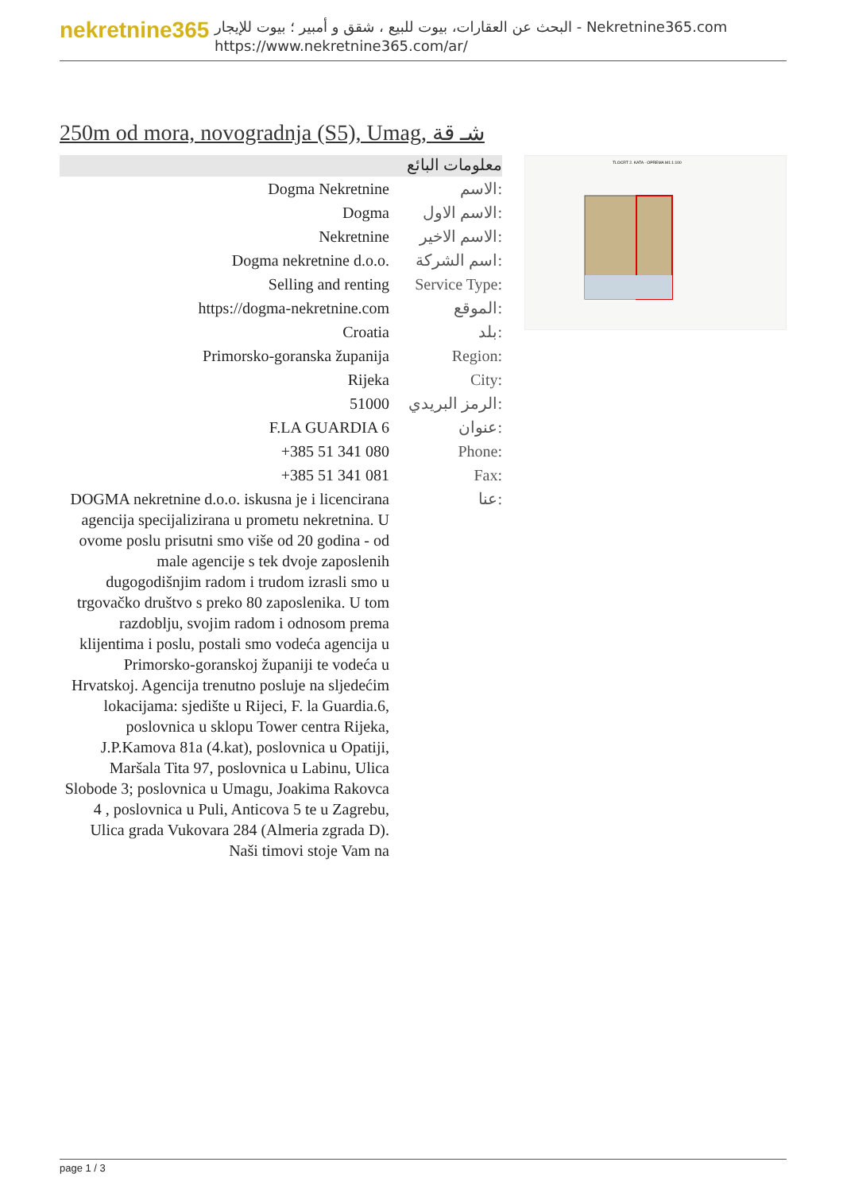nekretnine365
البحث عن العقارات، بيوت للبيع ، شقق و أمبير ؛ بيوت للإيجار - Nekretnine365.com
https://www.nekretnine365.com/ar/
250m od mora, novogradnja (S5), Umag, شـ قة
معلومات البائع
| Dogma Nekretnine | الاسم: |
| Dogma | الاسم الاول: |
| Nekretnine | الاسم الاخير: |
| Dogma nekretnine d.o.o. | اسم الشركة: |
| Selling and renting | Service Type: |
| https://dogma-nekretnine.com | الموقع: |
| Croatia | بلد: |
| Primorsko-goranska županija | Region: |
| Rijeka | City: |
| 51000 | الرمز البريدي: |
| F.LA GUARDIA 6 | عنوان: |
| +385 51 341 080 | Phone: |
| +385 51 341 081 | Fax: |
| DOGMA nekretnine d.o.o. iskusna je i licencirana agencija specijalizirana u prometu nekretnina. U ovome poslu prisutni smo više od 20 godina - od male agencije s tek dvoje zaposlenih dugogodišnjim radom i trudom izrasli smo u trgovačko društvo s preko 80 zaposlenika. U tom razdoblju, svojim radom i odnosom prema klijentima i poslu, postali smo vodeća agencija u Primorsko-goranskoj županiji te vodeća u Hrvatskoj. Agencija trenutno posluje na sljedećim lokacijama: sjedište u Rijeci, F. la Guardia.6, poslovnica u sklopu Tower centra Rijeka, J.P.Kamova 81a (4.kat), poslovnica u Opatiji, Maršala Tita 97, poslovnica u Labinu, Ulica Slobode 3; poslovnica u Umagu, Joakima Rakovca 4 , poslovnica u Puli, Anticova 5 te u Zagrebu, Ulica grada Vukovara 284 (Almeria zgrada D). Naši timovi stoje Vam na | عنا: |
TLOCRT 2. KATA - OPREMA M1:1:100
page 1 / 3